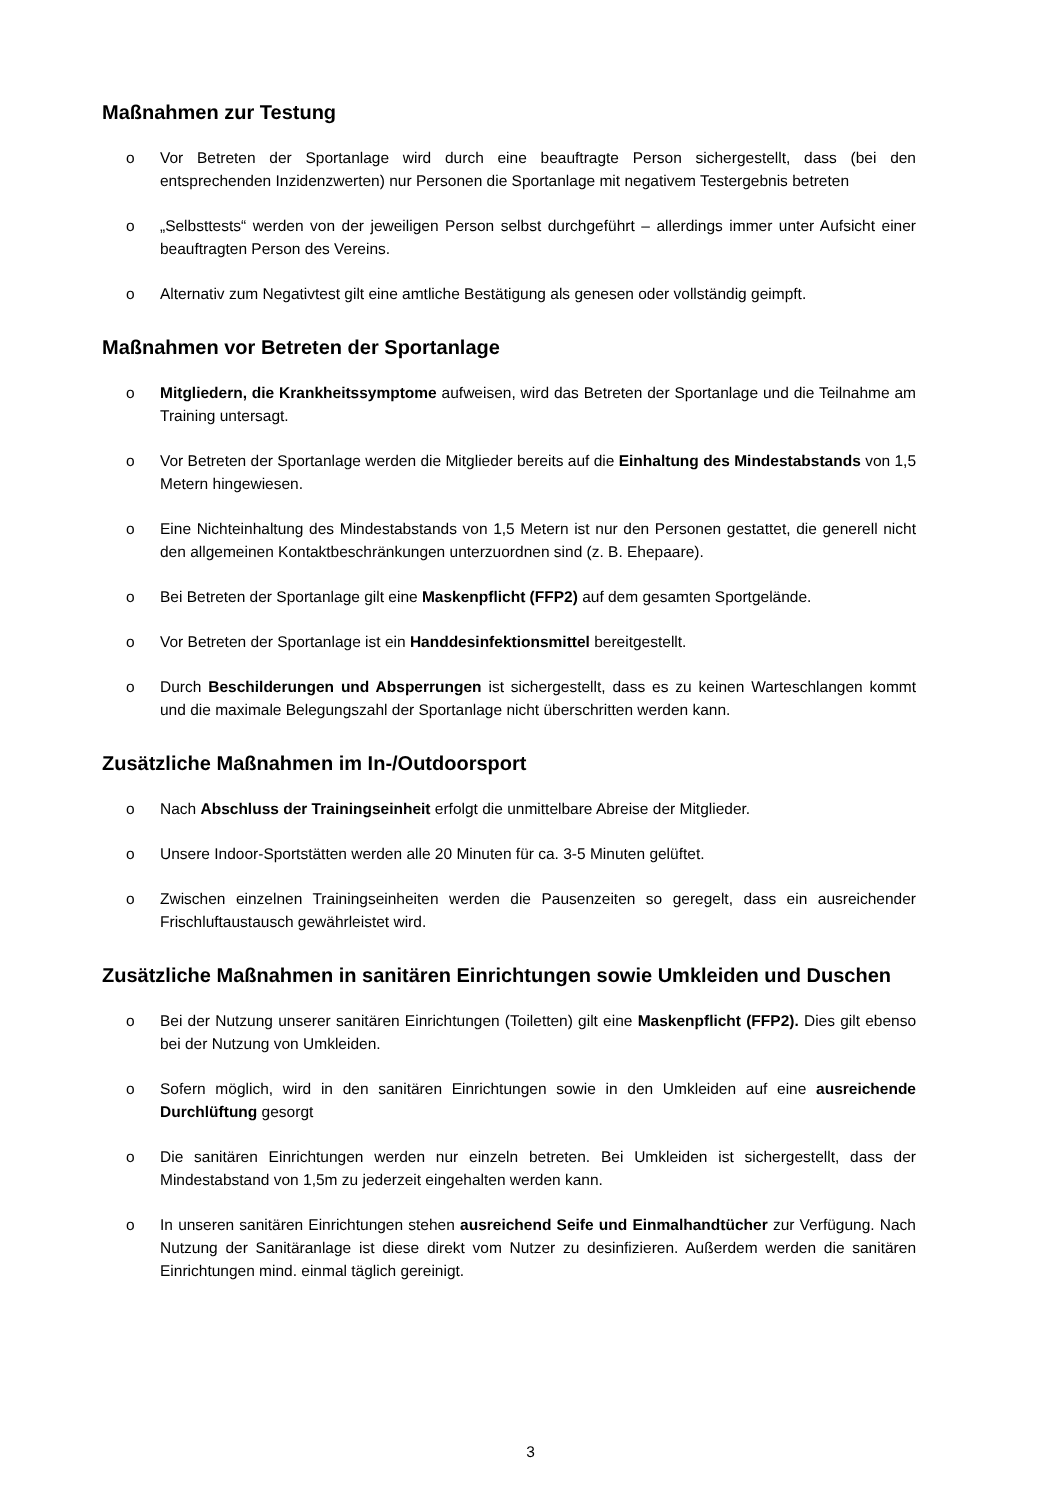Maßnahmen zur Testung
o Vor Betreten der Sportanlage wird durch eine beauftragte Person sichergestellt, dass (bei den entsprechenden Inzidenzwerten) nur Personen die Sportanlage mit negativem Testergebnis betreten
o „Selbsttests“ werden von der jeweiligen Person selbst durchgeführt – allerdings immer unter Aufsicht einer beauftragten Person des Vereins.
o Alternativ zum Negativtest gilt eine amtliche Bestätigung als genesen oder vollständig geimpft.
Maßnahmen vor Betreten der Sportanlage
o Mitgliedern, die Krankheitssymptome aufweisen, wird das Betreten der Sportanlage und die Teilnahme am Training untersagt.
o Vor Betreten der Sportanlage werden die Mitglieder bereits auf die Einhaltung des Mindestabstands von 1,5 Metern hingewiesen.
o Eine Nichteinhaltung des Mindestabstands von 1,5 Metern ist nur den Personen gestattet, die generell nicht den allgemeinen Kontaktbeschränkungen unterzuordnen sind (z. B. Ehepaare).
o Bei Betreten der Sportanlage gilt eine Maskenpflicht (FFP2) auf dem gesamten Sportgelände.
o Vor Betreten der Sportanlage ist ein Handdesinfektionsmittel bereitgestellt.
o Durch Beschilderungen und Absperrungen ist sichergestellt, dass es zu keinen Warteschlangen kommt und die maximale Belegungszahl der Sportanlage nicht überschritten werden kann.
Zusätzliche Maßnahmen im In-/Outdoorsport
o Nach Abschluss der Trainingseinheit erfolgt die unmittelbare Abreise der Mitglieder.
o Unsere Indoor-Sportstätten werden alle 20 Minuten für ca. 3-5 Minuten gelüftet.
o Zwischen einzelnen Trainingseinheiten werden die Pausenzeiten so geregelt, dass ein ausreichender Frischluftaustausch gewährleistet wird.
Zusätzliche Maßnahmen in sanitären Einrichtungen sowie Umkleiden und Duschen
o Bei der Nutzung unserer sanitären Einrichtungen (Toiletten) gilt eine Maskenpflicht (FFP2). Dies gilt ebenso bei der Nutzung von Umkleiden.
o Sofern möglich, wird in den sanitären Einrichtungen sowie in den Umkleiden auf eine ausreichende Durchlüftung gesorgt
o Die sanitären Einrichtungen werden nur einzeln betreten. Bei Umkleiden ist sichergestellt, dass der Mindestabstand von 1,5m zu jederzeit eingehalten werden kann.
o In unseren sanitären Einrichtungen stehen ausreichend Seife und Einmalhandtücher zur Verfügung. Nach Nutzung der Sanitäranlage ist diese direkt vom Nutzer zu desinfizieren. Außerdem werden die sanitären Einrichtungen mind. einmal täglich gereinigt.
3